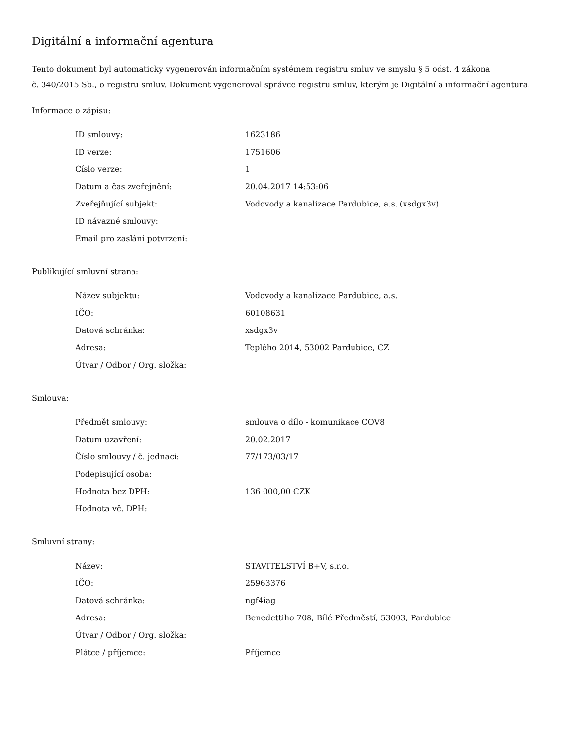Digitální a informační agentura
Tento dokument byl automaticky vygenerován informačním systémem registru smluv ve smyslu § 5 odst. 4 zákona
č. 340/2015 Sb., o registru smluv. Dokument vygeneroval správce registru smluv, kterým je Digitální a informační agentura.
Informace o zápisu:
| ID smlouvy: | 1623186 |
| ID verze: | 1751606 |
| Číslo verze: | 1 |
| Datum a čas zveřejnění: | 20.04.2017 14:53:06 |
| Zveřejňující subjekt: | Vodovody a kanalizace Pardubice, a.s. (xsdgx3v) |
| ID návazné smlouvy: | |
| Email pro zaslání potvrzení: | |
Publikující smluvní strana:
| Název subjektu: | Vodovody a kanalizace Pardubice, a.s. |
| IČO: | 60108631 |
| Datová schránka: | xsdgx3v |
| Adresa: | Teplého 2014, 53002 Pardubice, CZ |
| Útvar / Odbor / Org. složka: | |
Smlouva:
| Předmět smlouvy: | smlouva o dílo - komunikace COV8 |
| Datum uzavření: | 20.02.2017 |
| Číslo smlouvy / č. jednací: | 77/173/03/17 |
| Podepisující osoba: | |
| Hodnota bez DPH: | 136 000,00 CZK |
| Hodnota vč. DPH: | |
Smluvní strany:
| Název: | STAVITELSTVÍ B+V, s.r.o. |
| IČO: | 25963376 |
| Datová schránka: | ngf4iag |
| Adresa: | Benedettiho 708, Bílé Předměstí, 53003, Pardubice |
| Útvar / Odbor / Org. složka: | |
| Plátce / příjemce: | Příjemce |